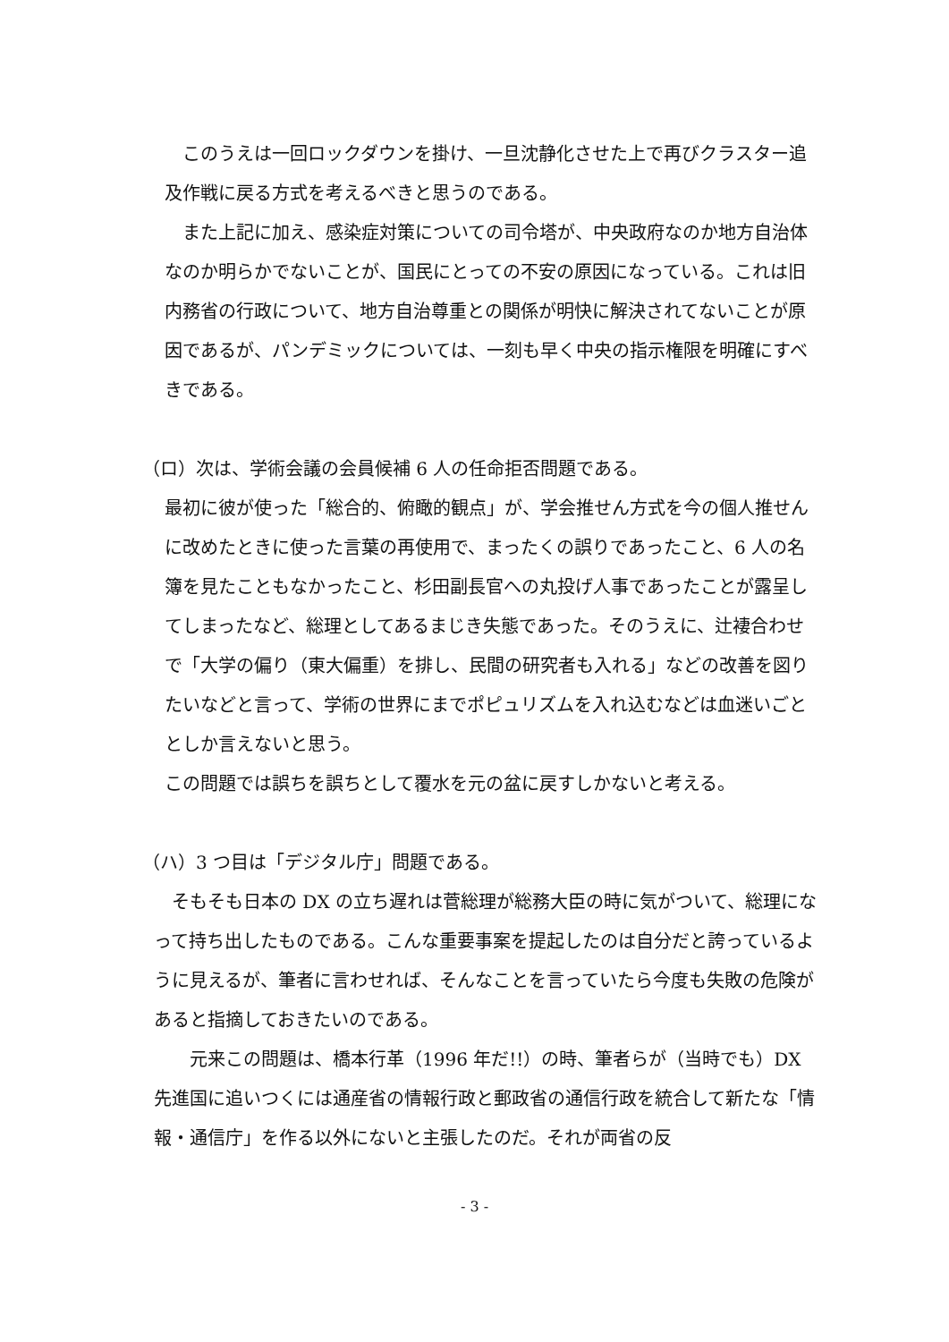このうえは一回ロックダウンを掛け、一旦沈静化させた上で再びクラスター追及作戦に戻る方式を考えるべきと思うのである。
 また上記に加え、感染症対策についての司令塔が、中央政府なのか地方自治体なのか明らかでないことが、国民にとっての不安の原因になっている。これは旧内務省の行政について、地方自治尊重との関係が明快に解決されてないことが原因であるが、パンデミックについては、一刻も早く中央の指示権限を明確にすべきである。
（ロ）次は、学術会議の会員候補 6 人の任命拒否問題である。
最初に彼が使った「総合的、俯瞰的観点」が、学会推せん方式を今の個人推せんに改めたときに使った言葉の再使用で、まったくの誤りであったこと、6 人の名簿を見たこともなかったこと、杉田副長官への丸投げ人事であったことが露呈してしまったなど、総理としてあるまじき失態であった。そのうえに、辻褄合わせで「大学の偏り（東大偏重）を排し、民間の研究者も入れる」などの改善を図りたいなどと言って、学術の世界にまでポピュリズムを入れ込むなどは血迷いごととしか言えないと思う。
この問題では誤ちを誤ちとして覆水を元の盆に戻すしかないと考える。
（ハ）3 つ目は「デジタル庁」問題である。
 そもそも日本の DX の立ち遅れは菅総理が総務大臣の時に気がついて、総理になって持ち出したものである。こんな重要事案を提起したのは自分だと誇っているように見えるが、筆者に言わせれば、そんなことを言っていたら今度も失敗の危険があると指摘しておきたいのである。
  元来この問題は、橋本行革（1996 年だ!!）の時、筆者らが（当時でも）DX 先進国に追いつくには通産省の情報行政と郵政省の通信行政を統合して新たな「情報・通信庁」を作る以外にないと主張したのだ。それが両省の反
- 3 -